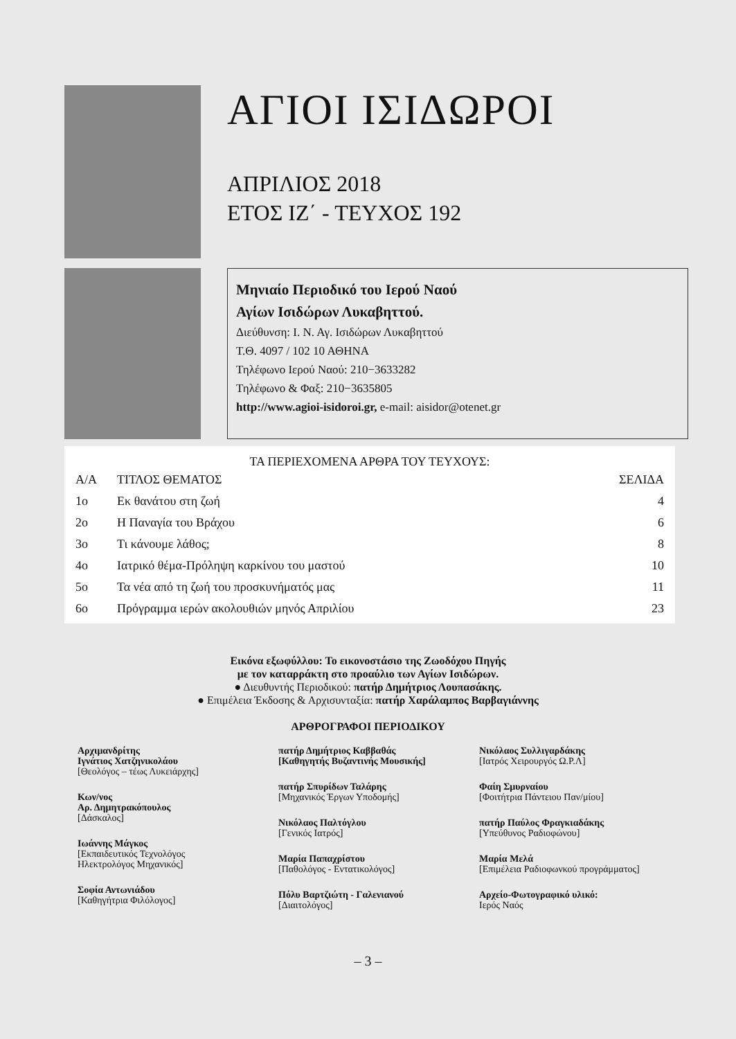ΑΓΙΟΙ ΙΣΙΔΩΡΟΙ
ΑΠΡΙΛΙΟΣ 2018
ΕΤΟΣ ΙΖ΄ - ΤΕΥΧΟΣ 192
Μηνιαίο Περιοδικό του Ιερού Ναού
Αγίων Ισιδώρων Λυκαβηττού.
Διεύθυνση: Ι. Ν. Αγ. Ισιδώρων Λυκαβηττού
Τ.Θ. 4097 / 102 10 ΑΘΗΝΑ
Τηλέφωνο Ιερού Ναού: 210−3633282
Τηλέφωνο & Φαξ: 210−3635805
http://www.agioi-isidoroi.gr, e-mail: aisidor@otenet.gr
ΤΑ ΠΕΡΙΕΧΟΜΕΝΑ ΑΡΘΡΑ ΤΟΥ ΤΕΥΧΟΥΣ:
| Α/Α | ΤΙΤΛΟΣ ΘΕΜΑΤΟΣ | ΣΕΛΙΔΑ |
| --- | --- | --- |
| 1ο | Εκ θανάτου στη ζωή | 4 |
| 2ο | Η Παναγία του Βράχου | 6 |
| 3ο | Τι κάνουμε λάθος; | 8 |
| 4ο | Ιατρικό θέμα-Πρόληψη καρκίνου του μαστού | 10 |
| 5ο | Τα νέα από τη ζωή του προσκυνήματός μας | 11 |
| 6ο | Πρόγραμμα ιερών ακολουθιών μηνός Απριλίου | 23 |
Εικόνα εξωφύλλου: Το εικονοστάσιο της Ζωοδόχου Πηγής
με τον καταρράκτη στο προαύλιο των Αγίων Ισιδώρων.
● Διευθυντής Περιοδικού: πατήρ Δημήτριος Λουπασάκης.
● Επιμέλεια Έκδοσης & Αρχισυνταξία: πατήρ Χαράλαμπος Βαρβαγιάννης
ΑΡΘΡΟΓΡΑΦΟΙ ΠΕΡΙΟΔΙΚΟΥ
Αρχιμανδρίτης
Ιγνάτιος Χατζηνικολάου
[Θεολόγος – τέως Λυκειάρχης]
Κων/νος
Αρ. Δημητρακόπουλος
[Δάσκαλος]
Ιωάννης Μάγκος
[Εκπαιδευτικός Τεχνολόγος
Ηλεκτρολόγος Μηχανικός]
Σοφία Αντωνιάδου
[Καθηγήτρια Φιλόλογος]
πατήρ Δημήτριος Καββαθάς
[Καθηγητής Βυζαντινής Μουσικής]
πατήρ Σπυρίδων Ταλάρης
[Μηχανικός Έργων Υποδομής]
Νικόλαος Παλτόγλου
[Γενικός Ιατρός]
Μαρία Παπαχρίστου
[Παθολόγος - Εντατικολόγος]
Πόλυ Βαρτζιώτη - Γαλενιανού
[Διαιτολόγος]
Νικόλαος Συλλιγαρδάκης
[Ιατρός Χειρουργός Ω.Ρ.Λ]
Φαίη Σμυρναίου
[Φοιτήτρια Πάντειου Παν/μίου]
πατήρ Παύλος Φραγκιαδάκης
[Υπεύθυνος Ραδιοφώνου]
Μαρία Μελά
[Επιμέλεια Ραδιοφωνκού προγράμματος]
Αρχείο-Φωτογραφικό υλικό:
Ιερός Ναός
– 3 –